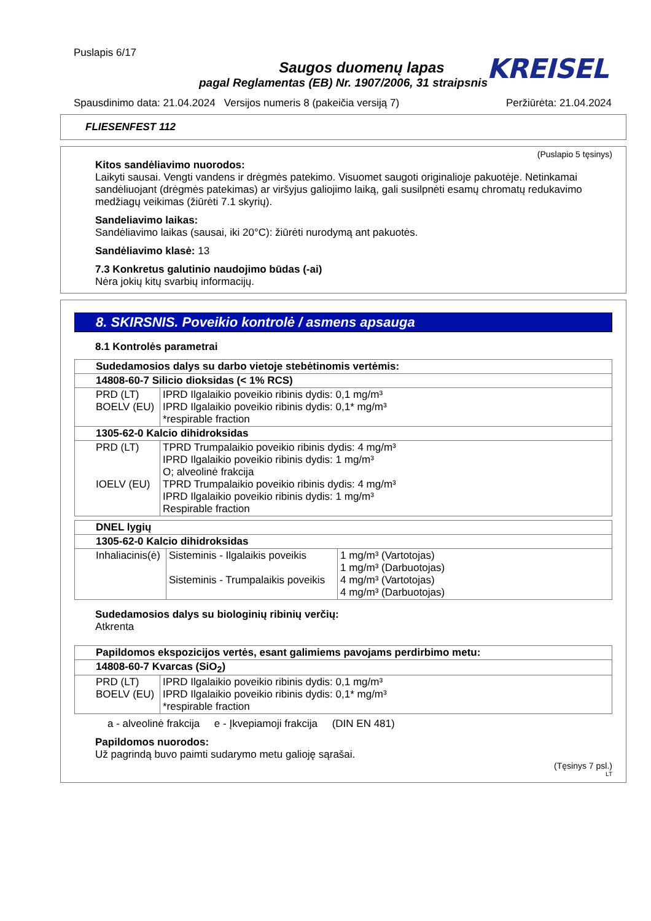Puslapis 6/17
KREISEL
Saugos duomenų lapas
pagal Reglamentas (EB) Nr. 1907/2006, 31 straipsnis
Spausdinimo data: 21.04.2024 Versijos numeris 8 (pakeičia versiją 7) Peržiūrėta: 21.04.2024
FLIESENFEST 112
(Puslapio 5 tęsinys)
Kitos sandėliavimo nuorodos:
Laikyti sausai. Vengti vandens ir drėgmės patekimo. Visuomet saugoti originalioje pakuotėje. Netinkamai sandėliuojant (drėgmės patekimas) ar viršyjus galiojimo laiką, gali susilpnėti esamų chromatų redukavimo medžiagų veikimas (žiūrėti 7.1 skyrių).
Sandeliavimo laikas:
Sandėliavimo laikas (sausai, iki 20°C): žiūrėti nurodymą ant pakuotės.
Sandėliavimo klasė: 13
7.3 Konkretus galutinio naudojimo būdas (-ai)
Nėra jokių kitų svarbių informacijų.
8. SKIRSNIS. Poveikio kontrolė / asmens apsauga
8.1 Kontrolės parametrai
| Sudedamosios dalys su darbo vietoje stebėtinomis vertėmis: | |
| 14808-60-7 Silicio dioksidas (< 1% RCS) | |
| PRD (LT) BOELV (EU) | IPRD Ilgalaikio poveikio ribinis dydis: 0,1 mg/m³ IPRD Ilgalaikio poveikio ribinis dydis: 0,1* mg/m³ *respirable fraction |
| 1305-62-0 Kalcio dihidroksidas | |
| PRD (LT) IOELV (EU) | TPRD Trumpalaikio poveikio ribinis dydis: 4 mg/m³ IPRD Ilgalaikio poveikio ribinis dydis: 1 mg/m³ O; alveolinė frakcija TPRD Trumpalaikio poveikio ribinis dydis: 4 mg/m³ IPRD Ilgalaikio poveikio ribinis dydis: 1 mg/m³ Respirable fraction |
| DNEL lygių | | |
| 1305-62-0 Kalcio dihidroksidas | | |
| Inhaliacinis(ė) | Sisteminis - Ilgalaikis poveikis Sisteminis - Trumpalaikis poveikis | 1 mg/m³ (Vartotojas) 1 mg/m³ (Darbuotojas) 4 mg/m³ (Vartotojas) 4 mg/m³ (Darbuotojas) |
Sudedamosios dalys su biologinių ribinių verčių:
Atkrenta
| Papildomos ekspozicijos vertės, esant galimiems pavojams perdirbimo metu: | |
| 14808-60-7 Kvarcas (SiO<sub>2</sub>) | |
| PRD (LT) BOELV (EU) | IPRD Ilgalaikio poveikio ribinis dydis: 0,1 mg/m³ IPRD Ilgalaikio poveikio ribinis dydis: 0,1* mg/m³ *respirable fraction |
a - alveolinė frakcija e - Įkvepiamoji frakcija (DIN EN 481)
Papildomos nuorodos:
Už pagrindą buvo paimti sudarymo metu galioję sąrašai.
(Tęsinys 7 psl.)
LT